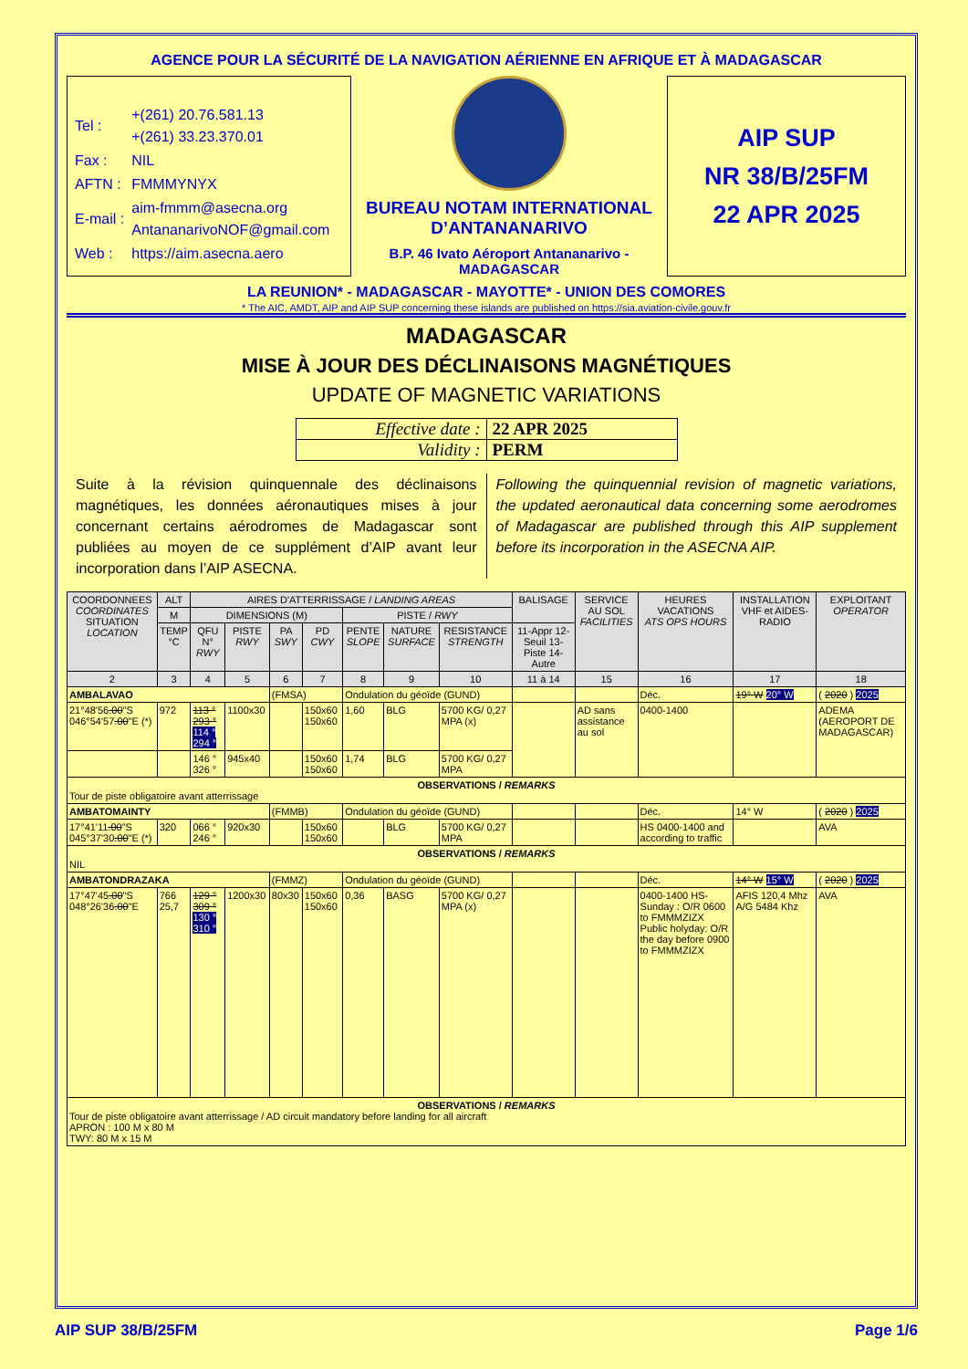AGENCE POUR LA SÉCURITÉ DE LA NAVIGATION AÉRIENNE EN AFRIQUE ET À MADAGASCAR
| Tel : | +(261) 20.76.581.13 +(261) 33.23.370.01 |
| Fax : | NIL |
| AFTN : | FMMMYNYX |
| E-mail : | aim-fmmm@asecna.org AntananarivoNOF@gmail.com |
| Web : | https://aim.asecna.aero |
BUREAU NOTAM INTERNATIONAL D’ANTANANARIVO
B.P. 46 Ivato Aéroport Antananarivo - MADAGASCAR
AIP SUP
NR 38/B/25FM
22 APR 2025
LA REUNION* - MADAGASCAR - MAYOTTE* - UNION DES COMORES
* The AIC, AMDT, AIP and AIP SUP concerning these islands are published on https://sia.aviation-civile.gouv.fr
MADAGASCAR
MISE À JOUR DES DÉCLINAISONS MAGNÉTIQUES
UPDATE OF MAGNETIC VARIATIONS
| Effective date : | 22 APR 2025 |
| Validity : | PERM |
Suite à la révision quinquennale des déclinaisons magnétiques, les données aéronautiques mises à jour concernant certains aérodromes de Madagascar sont publiées au moyen de ce supplément d’AIP avant leur incorporation dans l’AIP ASECNA.
Following the quinquennial revision of magnetic variations, the updated aeronautical data concerning some aerodromes of Madagascar are published through this AIP supplement before its incorporation in the ASECNA AIP.
| COORDONNEES COORDINATES SITUATION LOCATION | ALT | AIRES D'ATTERRISSAGE / LANDING AREAS | | | | | | | BALISAGE | SERVICE AU SOL FACILITIES | HEURES VACATIONS ATS OPS HOURS | INSTALLATION VHF et AIDES-RADIO | EXPLOITANT OPERATOR |
| --- | --- | --- | --- | --- | --- | --- | --- | --- | --- | --- | --- | --- | --- |
| | M | DIMENSIONS (M) | | | | PISTE / RWY | | | | | | | |
| | TEMP °C | QFU N° RWY | PISTE RWY | PA SWY | PD CWY | PENTE SLOPE | NATURE SURFACE | RESISTANCE STRENGTH | 11-Appr 12-Seuil 13-Piste 14-Autre | | | | |
| 2 | 3 | 4 | 5 | 6 | 7 | 8 | 9 | 10 | 11 à 14 | 15 | 16 | 17 | 18 |
| AMBALAVAO | | | | (FMSA) | | Ondulation du géoïde (GUND) | | | | | Déc. | 19° W 20° W | ( 2020 ) 2025 |
| 21°48'56 .00 "S 046°54'57 .00 "E (*) | 972 | 113 ° 293 ° 114 ° 294 ° | 1100x30 | | 150x60 150x60 | 1,60 | BLG | 5700 KG/ 0,27 MPA (x) | | AD sans assistance au sol | 0400-1400 | | ADEMA (AEROPORT DE MADAGASCAR) |
| | | 146 ° 326 ° | 945x40 | | 150x60 150x60 | 1,74 | BLG | 5700 KG/ 0,27 MPA | | | | | |
| OBSERVATIONS / REMARKS Tour de piste obligatoire avant atterrissage | | | | | | | | | | | | | |
| AMBATOMAINTY | | | | (FMMB) | | Ondulation du géoïde (GUND) | | | | | Déc. | 14° W | ( 2020 ) 2025 |
| 17°41'11 .00 "S 045°37'30 .00 "E (*) | 320 | 066 ° 246 ° | 920x30 | | 150x60 150x60 | | BLG | 5700 KG/ 0,27 MPA | | | HS 0400-1400 and according to traffic | | AVA |
| OBSERVATIONS / REMARKS NIL | | | | | | | | | | | | | |
| AMBATONDRAZAKA | | | | (FMMZ) | | Ondulation du géoïde (GUND) | | | | | Déc. | 14° W 15° W | ( 2020 ) 2025 |
| 17°47'45 .00 "S 048°26'36 .00 "E | 766 25,7 | 129 ° 309 ° 130 ° 310 ° | 1200x30 | 80x30 | 150x60 150x60 | 0,36 | BASG | 5700 KG/ 0,27 MPA (x) | | | 0400-1400 HS-Sunday : O/R 0600 to FMMMZIZX Public holyday: O/R the day before 0900 to FMMMZIZX | AFIS 120,4 Mhz A/G 5484 Khz | AVA |
| OBSERVATIONS / REMARKS Tour de piste obligatoire avant atterrissage / AD circuit mandatory before landing for all aircraft APRON : 100 M x 80 M TWY: 80 M x 15 M | | | | | | | | | | | | | |
AIP SUP 38/B/25FM Page 1/6